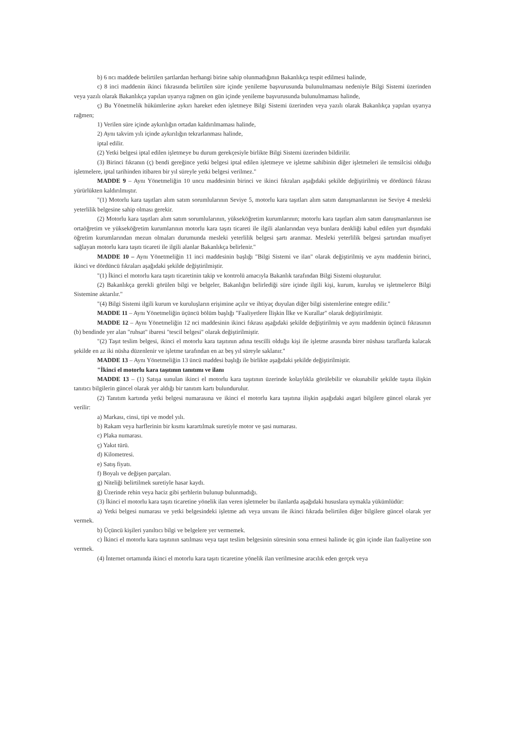b) 6 ncı maddede belirtilen şartlardan herhangi birine sahip olunmadığının Bakanlıkça tespit edilmesi halinde,
c) 8 inci maddenin ikinci fıkrasında belirtilen süre içinde yenileme başvurusunda bulunulmaması nedeniyle Bilgi Sistemi üzerinden veya yazılı olarak Bakanlıkça yapılan uyarıya rağmen on gün içinde yenileme başvurusunda bulunulmaması halinde,
ç) Bu Yönetmelik hükümlerine aykırı hareket eden işletmeye Bilgi Sistemi üzerinden veya yazılı olarak Bakanlıkça yapılan uyarıya rağmen;
1) Verilen süre içinde aykırılığın ortadan kaldırılmaması halinde,
2) Aynı takvim yılı içinde aykırılığın tekrarlanması halinde,
iptal edilir.
(2) Yetki belgesi iptal edilen işletmeye bu durum gerekçesiyle birlikte Bilgi Sistemi üzerinden bildirilir.
(3) Birinci fıkranın (ç) bendi gereğince yetki belgesi iptal edilen işletmeye ve işletme sahibinin diğer işletmeleri ile temsilcisi olduğu işletmelere, iptal tarihinden itibaren bir yıl süreyle yetki belgesi verilmez."
MADDE 9 – Aynı Yönetmeliğin 10 uncu maddesinin birinci ve ikinci fıkraları aşağıdaki şekilde değiştirilmiş ve dördüncü fıkrası yürürlükten kaldırılmıştır.
"(1) Motorlu kara taşıtları alım satım sorumlularının Seviye 5, motorlu kara taşıtları alım satım danışmanlarının ise Seviye 4 mesleki yeterlilik belgesine sahip olması gerekir.
(2) Motorlu kara taşıtları alım satım sorumlularının, yükseköğretim kurumlarının; motorlu kara taşıtları alım satım danışmanlarının ise ortaöğretim ve yükseköğretim kurumlarının motorlu kara taşıtı ticareti ile ilgili alanlarından veya bunlara denkliği kabul edilen yurt dışındaki öğretim kurumlarından mezun olmaları durumunda mesleki yeterlilik belgesi şartı aranmaz. Mesleki yeterlilik belgesi şartından muafiyet sağlayan motorlu kara taşıtı ticareti ile ilgili alanlar Bakanlıkça belirlenir."
MADDE 10 – Aynı Yönetmeliğin 11 inci maddesinin başlığı "Bilgi Sistemi ve ilan" olarak değiştirilmiş ve aynı maddenin birinci, ikinci ve dördüncü fıkraları aşağıdaki şekilde değiştirilmiştir.
"(1) İkinci el motorlu kara taşıtı ticaretinin takip ve kontrolü amacıyla Bakanlık tarafından Bilgi Sistemi oluşturulur.
(2) Bakanlıkça gerekli görülen bilgi ve belgeler, Bakanlığın belirlediği süre içinde ilgili kişi, kurum, kuruluş ve işletmelerce Bilgi Sistemine aktarılır."
"(4) Bilgi Sistemi ilgili kurum ve kuruluşların erişimine açılır ve ihtiyaç duyulan diğer bilgi sistemlerine entegre edilir."
MADDE 11 – Aynı Yönetmeliğin üçüncü bölüm başlığı "Faaliyetlere İlişkin İlke ve Kurallar" olarak değiştirilmiştir.
MADDE 12 – Aynı Yönetmeliğin 12 nci maddesinin ikinci fıkrası aşağıdaki şekilde değiştirilmiş ve aynı maddenin üçüncü fıkrasının (b) bendinde yer alan "ruhsat" ibaresi "tescil belgesi" olarak değiştirilmiştir.
"(2) Taşıt teslim belgesi, ikinci el motorlu kara taşıtının adına tescilli olduğu kişi ile işletme arasında birer nüshası taraflarda kalacak şekilde en az iki nüsha düzenlenir ve işletme tarafından en az beş yıl süreyle saklanır."
MADDE 13 – Aynı Yönetmeliğin 13 üncü maddesi başlığı ile birlikte aşağıdaki şekilde değiştirilmiştir.
"İkinci el motorlu kara taşıtının tanıtımı ve ilanı
MADDE 13 – (1) Satışa sunulan ikinci el motorlu kara taşıtının üzerinde kolaylıkla görülebilir ve okunabilir şekilde taşıta ilişkin tanıtıcı bilgilerin güncel olarak yer aldığı bir tanıtım kartı bulundurulur.
(2) Tanıtım kartında yetki belgesi numarasına ve ikinci el motorlu kara taşıtına ilişkin aşağıdaki asgari bilgilere güncel olarak yer verilir:
a) Markası, cinsi, tipi ve model yılı.
b) Rakam veya harflerinin bir kısmı karartılmak suretiyle motor ve şasi numarası.
c) Plaka numarası.
ç) Yakıt türü.
d) Kilometresi.
e) Satış fiyatı.
f) Boyalı ve değişen parçaları.
g) Niteliği belirtilmek suretiyle hasar kaydı.
ğ) Üzerinde rehin veya haciz gibi şerhlerin bulunup bulunmadığı.
(3) İkinci el motorlu kara taşıtı ticaretine yönelik ilan veren işletmeler bu ilanlarda aşağıdaki hususlara uymakla yükümlüdür:
a) Yetki belgesi numarası ve yetki belgesindeki işletme adı veya unvanı ile ikinci fıkrada belirtilen diğer bilgilere güncel olarak yer vermek.
b) Üçüncü kişileri yanıltıcı bilgi ve belgelere yer vermemek.
c) İkinci el motorlu kara taşıtının satılması veya taşıt teslim belgesinin süresinin sona ermesi halinde üç gün içinde ilan faaliyetine son vermek.
(4) İnternet ortamında ikinci el motorlu kara taşıtı ticaretine yönelik ilan verilmesine aracılık eden gerçek veya